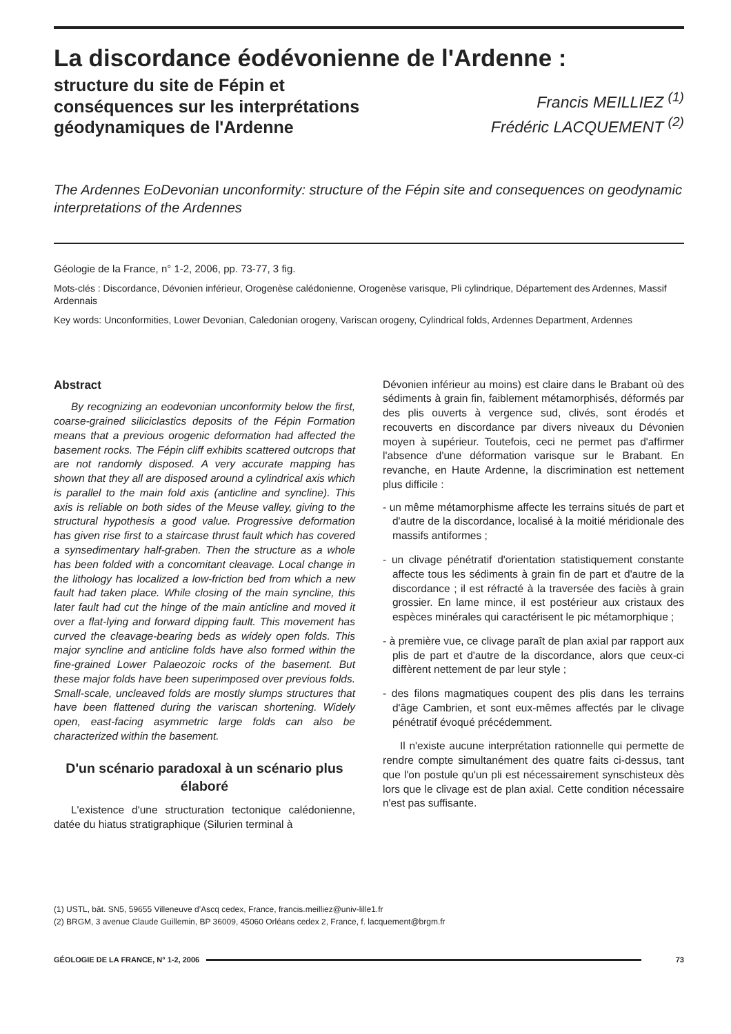La discordance éodévonienne de l'Ardenne :
structure du site de Fépin et
conséquences sur les interprétations
géodynamiques de l'Ardenne
Francis MEILLIEZ <sup>(1)</sup>
Frédéric LACQUEMENT <sup>(2)</sup>
The Ardennes EoDevonian unconformity: structure of the Fépin site and consequences on geodynamic interpretations of the Ardennes
Géologie de la France, n° 1-2, 2006, pp. 73-77, 3 fig.
Mots-clés : Discordance, Dévonien inférieur, Orogenèse calédonienne, Orogenèse varisque, Pli cylindrique, Département des Ardennes, Massif Ardennais
Key words: Unconformities, Lower Devonian, Caledonian orogeny, Variscan orogeny, Cylindrical folds, Ardennes Department, Ardennes
Abstract
By recognizing an eodevonian unconformity below the first, coarse-grained siliciclastics deposits of the Fépin Formation means that a previous orogenic deformation had affected the basement rocks. The Fépin cliff exhibits scattered outcrops that are not randomly disposed. A very accurate mapping has shown that they all are disposed around a cylindrical axis which is parallel to the main fold axis (anticline and syncline). This axis is reliable on both sides of the Meuse valley, giving to the structural hypothesis a good value. Progressive deformation has given rise first to a staircase thrust fault which has covered a synsedimentary half-graben. Then the structure as a whole has been folded with a concomitant cleavage. Local change in the lithology has localized a low-friction bed from which a new fault had taken place. While closing of the main syncline, this later fault had cut the hinge of the main anticline and moved it over a flat-lying and forward dipping fault. This movement has curved the cleavage-bearing beds as widely open folds. This major syncline and anticline folds have also formed within the fine-grained Lower Palaeozoic rocks of the basement. But these major folds have been superimposed over previous folds. Small-scale, uncleaved folds are mostly slumps structures that have been flattened during the variscan shortening. Widely open, east-facing asymmetric large folds can also be characterized within the basement.
D'un scénario paradoxal à un scénario plus élaboré
L'existence d'une structuration tectonique calédonienne, datée du hiatus stratigraphique (Silurien terminal à
Dévonien inférieur au moins) est claire dans le Brabant où des sédiments à grain fin, faiblement métamorphisés, déformés par des plis ouverts à vergence sud, clivés, sont érodés et recouverts en discordance par divers niveaux du Dévonien moyen à supérieur. Toutefois, ceci ne permet pas d'affirmer l'absence d'une déformation varisque sur le Brabant. En revanche, en Haute Ardenne, la discrimination est nettement plus difficile :
- un même métamorphisme affecte les terrains situés de part et d'autre de la discordance, localisé à la moitié méridionale des massifs antiformes ;
- un clivage pénétratif d'orientation statistiquement constante affecte tous les sédiments à grain fin de part et d'autre de la discordance ; il est réfracté à la traversée des faciès à grain grossier. En lame mince, il est postérieur aux cristaux des espèces minérales qui caractérisent le pic métamorphique ;
- à première vue, ce clivage paraît de plan axial par rapport aux plis de part et d'autre de la discordance, alors que ceux-ci diffèrent nettement de par leur style ;
- des filons magmatiques coupent des plis dans les terrains d'âge Cambrien, et sont eux-mêmes affectés par le clivage pénétratif évoqué précédemment.
Il n'existe aucune interprétation rationnelle qui permette de rendre compte simultanément des quatre faits ci-dessus, tant que l'on postule qu'un pli est nécessairement synschisteux dès lors que le clivage est de plan axial. Cette condition nécessaire n'est pas suffisante.
(1) USTL, bât. SN5, 59655 Villeneuve d’Ascq cedex, France, francis.meilliez@univ-lille1.fr
(2) BRGM, 3 avenue Claude Guillemin, BP 36009, 45060 Orléans cedex 2, France, f. lacquement@brgm.fr
GÉOLOGIE DE LA FRANCE, N° 1-2, 2006 73